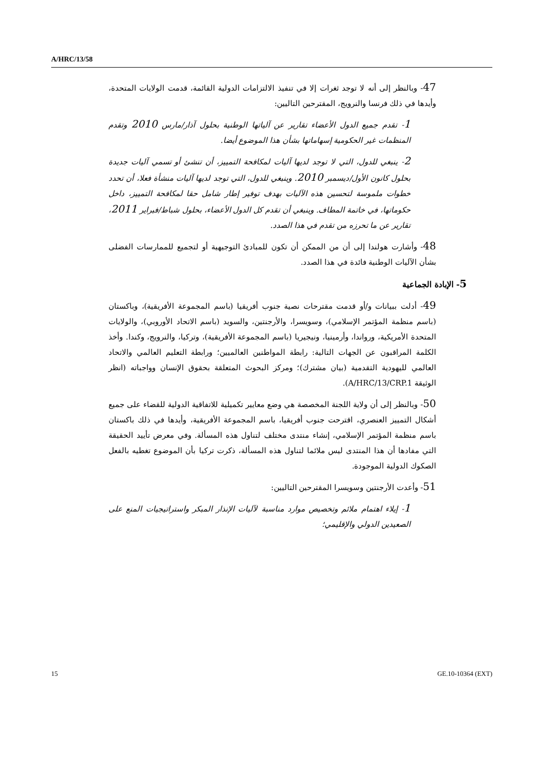A/HRC/13/58
47- وبالنظر إلى أنه لا توجد ثغرات إلا في تنفيذ الالتزامات الدولية القائمة، قدمت الولايات المتحدة، وأيدها في ذلك فرنسا والنرويج، المقترحين التاليين:
1- تقدم جميع الدول الأعضاء تقارير عن آلياتها الوطنية بحلول آذار/مارس 2010 وتقدم المنظمات غير الحكومية إسهاماتها بشأن هذا الموضوع أيضا.
2- ينبغي للدول، التي لا توجد لديها آليات لمكافحة التمييز، أن تنشئ أو تسمي آليات جديدة بحلول كانون الأول/ديسمبر 2010. وينبغي للدول، التي توجد لديها آليات منشأة فعلا، أن تحدد خطوات ملموسة لتحسين هذه الآليات بهدف توفير إطار شامل حقا لمكافحة التمييز، داخل حكوماتها، في خاتمة المطاف. وينبغي أن تقدم كل الدول الأعضاء، بحلول شباط/فبراير 2011، تقارير عن ما تحرزه من تقدم في هذا الصدد.
48- وأشارت هولندا إلى أن من الممكن أن تكون للمبادئ التوجيهية أو لتجميع للممارسات الفضلى بشأن الآليات الوطنية فائدة في هذا الصدد.
5- الإبادة الجماعية
49- أدلت ببيانات و/أو قدمت مقترحات نصية جنوب أفريقيا (باسم المجموعة الأفريقية)، وباكستان (باسم منظمة المؤتمر الإسلامي)، وسويسرا، والأرجنتين، والسويد (باسم الاتحاد الأوروبي)، والولايات المتحدة الأمريكية، ورواندا، وأرمينيا، ونيجيريا (باسم المجموعة الأفريقية)، وتركيا، والنرويج، وكندا. وأخذ الكلمة المراقبون عن الجهات التالية: رابطة المواطنين العالميين؛ ورابطة التعليم العالمي والاتحاد العالمي لليهودية التقدمية (بيان مشترك)؛ ومركز البحوث المتعلقة بحقوق الإنسان وواجباته (انظر الوثيقة A/HRC/13/CRP.1).
50- وبالنظر إلى أن ولاية اللجنة المخصصة هي وضع معايير تكميلية للاتفاقية الدولية للقضاء على جميع أشكال التمييز العنصري، اقترحت جنوب أفريقيا، باسم المجموعة الأفريقية، وأيدها في ذلك باكستان باسم منظمة المؤتمر الإسلامي، إنشاء منتدى مختلف لتناول هذه المسألة. وفي معرض تأييد الحقيقة التي مفادها أن هذا المنتدى ليس ملائما لتناول هذه المسألة، ذكرت تركيا بأن الموضوع تغطيه بالفعل الصكوك الدولية الموجودة.
51- وأعدت الأرجنتين وسويسرا المقترحين التاليين:
1- إيلاء اهتمام ملائم وتخصيص موارد مناسبة لآليات الإنذار المبكر واستراتيجيات المنع على الصعيدين الدولي والإقليمي؛
15 GE.10-10364 (EXT)